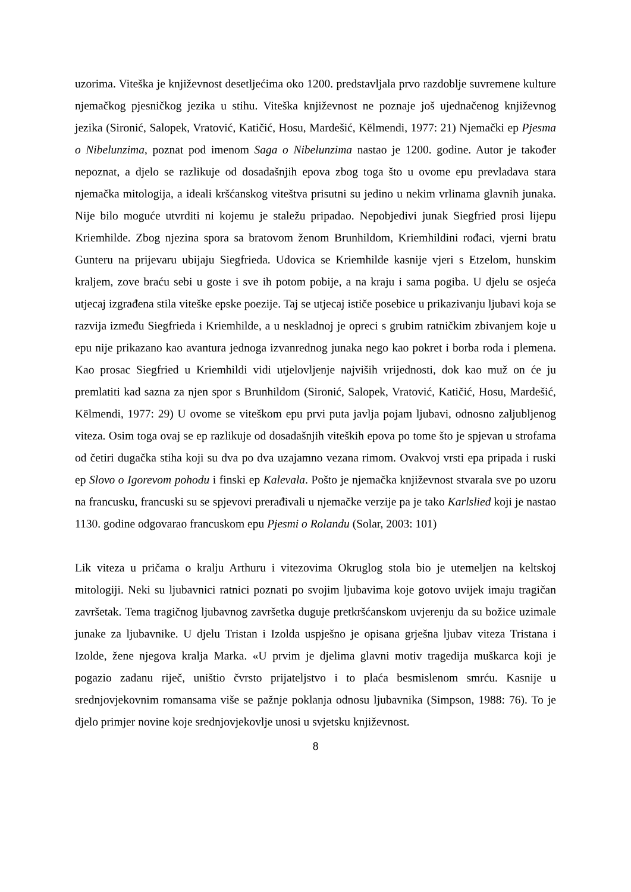uzorima. Viteška je književnost desetljećima oko 1200. predstavljala prvo razdoblje suvremene kulture njemačkog pjesničkog jezika u stihu. Viteška književnost ne poznaje još ujednačenog književnog jezika (Sironić, Salopek, Vratović, Katičić, Hosu, Mardešić, Këlmendi, 1977: 21) Njemački ep Pjesma o Nibelunzima, poznat pod imenom Saga o Nibelunzima nastao je 1200. godine. Autor je također nepoznat, a djelo se razlikuje od dosadašnjih epova zbog toga što u ovome epu prevladava stara njemačka mitologija, a ideali kršćanskog viteštva prisutni su jedino u nekim vrlinama glavnih junaka. Nije bilo moguće utvrditi ni kojemu je staležu pripadao. Nepobjedivi junak Siegfried prosi lijepu Kriemhilde. Zbog njezina spora sa bratovom ženom Brunhildom, Kriemhildini rođaci, vjerni bratu Gunteru na prijevaru ubijaju Siegfrieda. Udovica se Kriemhilde kasnije vjeri s Etzelom, hunskim kraljem, zove braću sebi u goste i sve ih potom pobije, a na kraju i sama pogiba. U djelu se osjeća utjecaj izgrađena stila viteške epske poezije. Taj se utjecaj ističe posebice u prikazivanju ljubavi koja se razvija između Siegfrieda i Kriemhilde, a u neskladnoj je opreci s grubim ratničkim zbivanjem koje u epu nije prikazano kao avantura jednoga izvanrednog junaka nego kao pokret i borba roda i plemena. Kao prosac Siegfried u Kriemhildi vidi utjelovljenje najviših vrijednosti, dok kao muž on će ju premlatiti kad sazna za njen spor s Brunhildom (Sironić, Salopek, Vratović, Katičić, Hosu, Mardešić, Këlmendi, 1977: 29) U ovome se viteškom epu prvi puta javlja pojam ljubavi, odnosno zaljubljenog viteza. Osim toga ovaj se ep razlikuje od dosadašnjih viteških epova po tome što je spjevan u strofama od četiri dugačka stiha koji su dva po dva uzajamno vezana rimom. Ovakvoj vrsti epa pripada i ruski ep Slovo o Igorevom pohodu i finski ep Kalevala. Pošto je njemačka književnost stvarala sve po uzoru na francusku, francuski su se spjevovi prerađivali u njemačke verzije pa je tako Karlslied koji je nastao 1130. godine odgovarao francuskom epu Pjesmi o Rolandu (Solar, 2003: 101)
Lik viteza u pričama o kralju Arthuru i vitezovima Okruglog stola bio je utemeljen na keltskoj mitologiji. Neki su ljubavnici ratnici poznati po svojim ljubavima koje gotovo uvijek imaju tragičan završetak. Tema tragičnog ljubavnog završetka duguje pretkršćanskom uvjerenju da su božice uzimale junake za ljubavnike. U djelu Tristan i Izolda uspješno je opisana grješna ljubav viteza Tristana i Izolde, žene njegova kralja Marka. «U prvim je djelima glavni motiv tragedija muškarca koji je pogazio zadanu riječ, uništio čvrsto prijateljstvo i to plaća besmislenom smrću. Kasnije u srednjovjekovnim romansama više se pažnje poklanja odnosu ljubavnika (Simpson, 1988: 76). To je djelo primjer novine koje srednjovjekovlje unosi u svjetsku književnost.
8